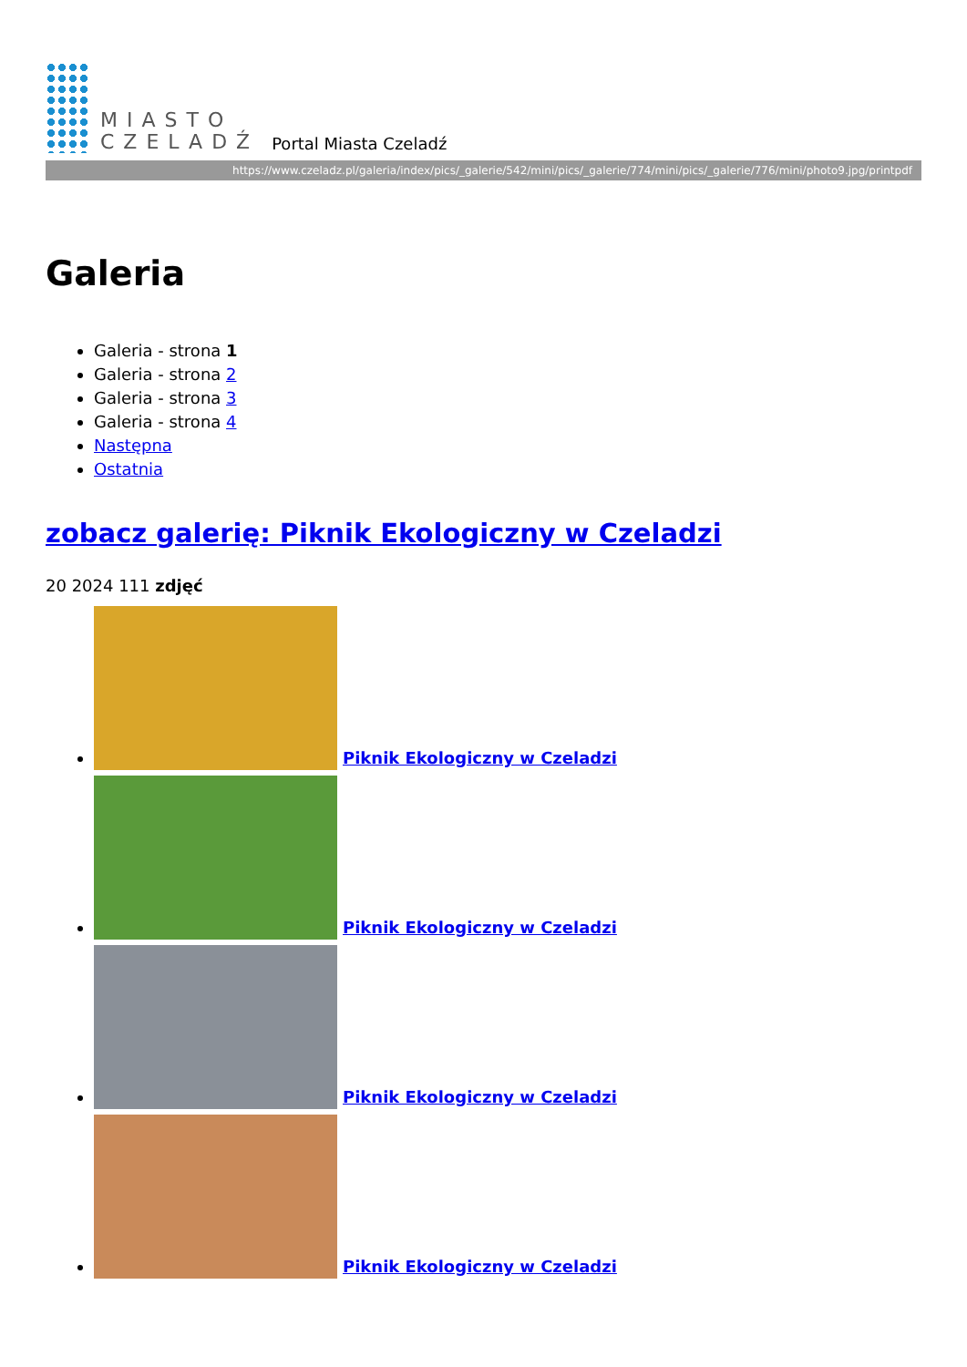MIASTO
CZELADŹ
Portal Miasta Czeladź
https://www.czeladz.pl/galeria/index/pics/_galerie/542/mini/pics/_galerie/774/mini/pics/_galerie/776/mini/photo9.jpg/printpdf
Galeria
Galeria - strona 1
Galeria - strona 2
Galeria - strona 3
Galeria - strona 4
Następna
Ostatnia
zobacz galerię: Piknik Ekologiczny w Czeladzi
20 2024 111 zdjęć
Piknik Ekologiczny w Czeladzi
Piknik Ekologiczny w Czeladzi
Piknik Ekologiczny w Czeladzi
Piknik Ekologiczny w Czeladzi